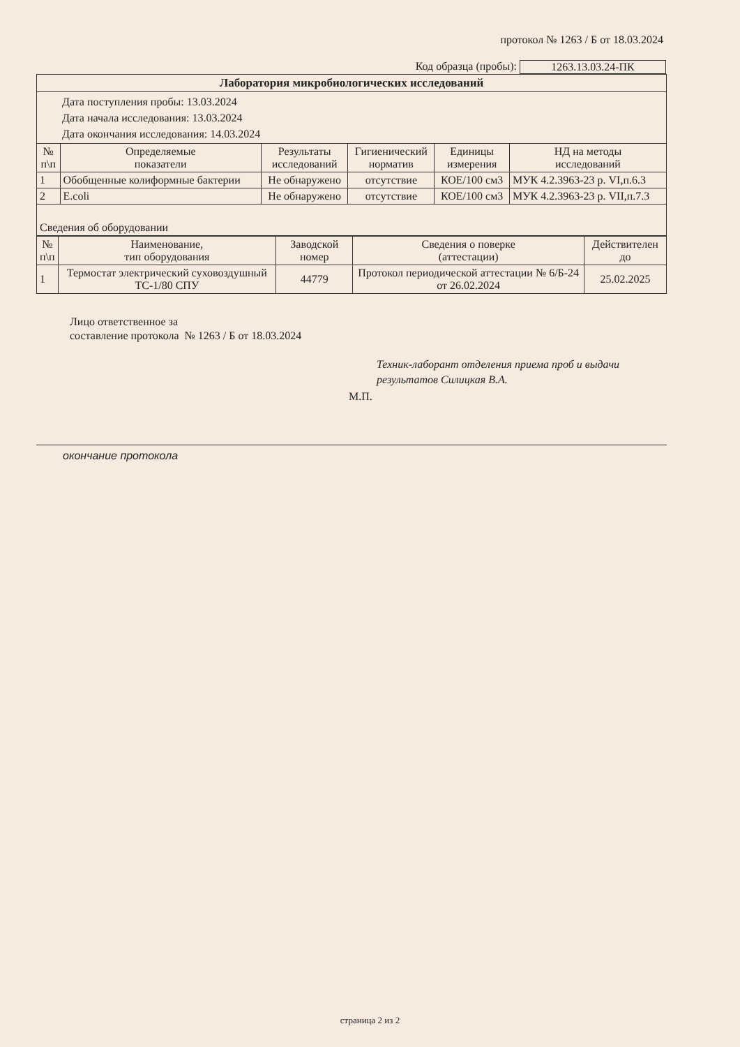протокол № 1263 / Б от 18.03.2024
Код образца (пробы): 1263.13.03.24-ПК
| Лаборатория микробиологических исследований | | | | | |
| --- | --- | --- | --- | --- | --- |
| Дата поступления пробы: 13.03.2024 Дата начала исследования: 13.03.2024 Дата окончания исследования: 14.03.2024 | | | | | |
| № п\п | Определяемые показатели | Результаты исследований | Гигиенический норматив | Единицы измерения | НД на методы исследований |
| 1 | Обобщенные колиформные бактерии | Не обнаружено | отсутствие | КОЕ/100 см3 | МУК 4.2.3963-23 р. VI,п.6.3 |
| 2 | E.coli | Не обнаружено | отсутствие | КОЕ/100 см3 | МУК 4.2.3963-23 р. VII,п.7.3 |
| Сведения об оборудовании | | | | | |
| № п\п | Наименование, тип оборудования | Заводской номер | Сведения о поверке (аттестации) | Действителен до |
| --- | --- | --- | --- | --- |
| 1 | Термостат электрический суховоздушный ТС-1/80 СПУ | 44779 | Протокол периодической аттестации № 6/Б-24 от 26.02.2024 | 25.02.2025 |
Лицо ответственное за
составление протокола № 1263 / Б от 18.03.2024
Техник-лаборант отделения приема проб и выдачи
результатов Силицкая В.А.
М.П.
окончание протокола
страница 2 из 2